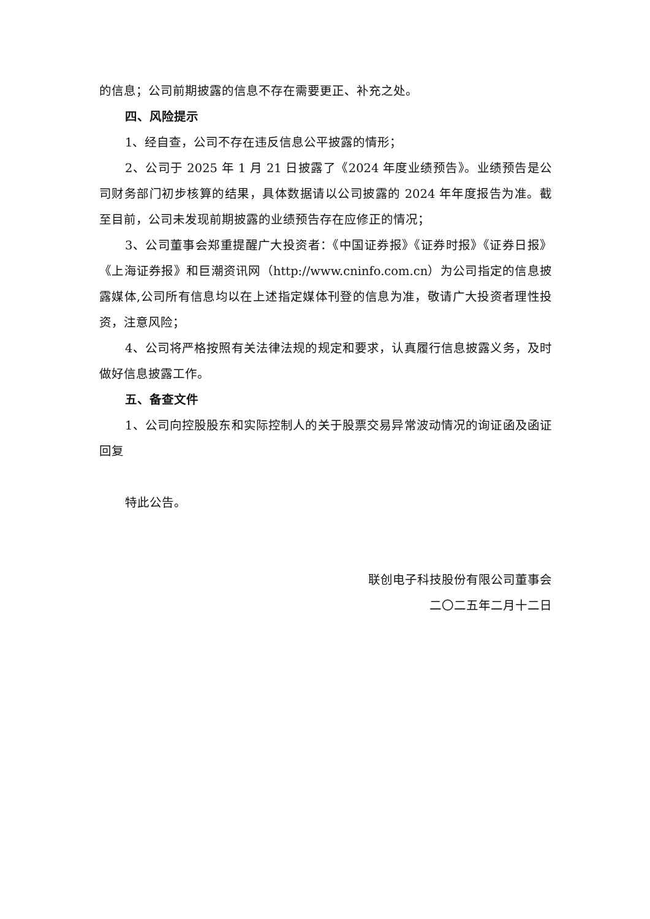的信息；公司前期披露的信息不存在需要更正、补充之处。
四、风险提示
1、经自查，公司不存在违反信息公平披露的情形；
2、公司于 2025 年 1 月 21 日披露了《2024 年度业绩预告》。业绩预告是公司财务部门初步核算的结果，具体数据请以公司披露的 2024 年年度报告为准。截至目前，公司未发现前期披露的业绩预告存在应修正的情况；
3、公司董事会郑重提醒广大投资者：《中国证券报》《证券时报》《证券日报》《上海证券报》和巨潮资讯网（http://www.cninfo.com.cn）为公司指定的信息披露媒体,公司所有信息均以在上述指定媒体刊登的信息为准，敬请广大投资者理性投资，注意风险；
4、公司将严格按照有关法律法规的规定和要求，认真履行信息披露义务，及时做好信息披露工作。
五、备查文件
1、公司向控股股东和实际控制人的关于股票交易异常波动情况的询证函及函证回复
特此公告。
联创电子科技股份有限公司董事会
二〇二五年二月十二日